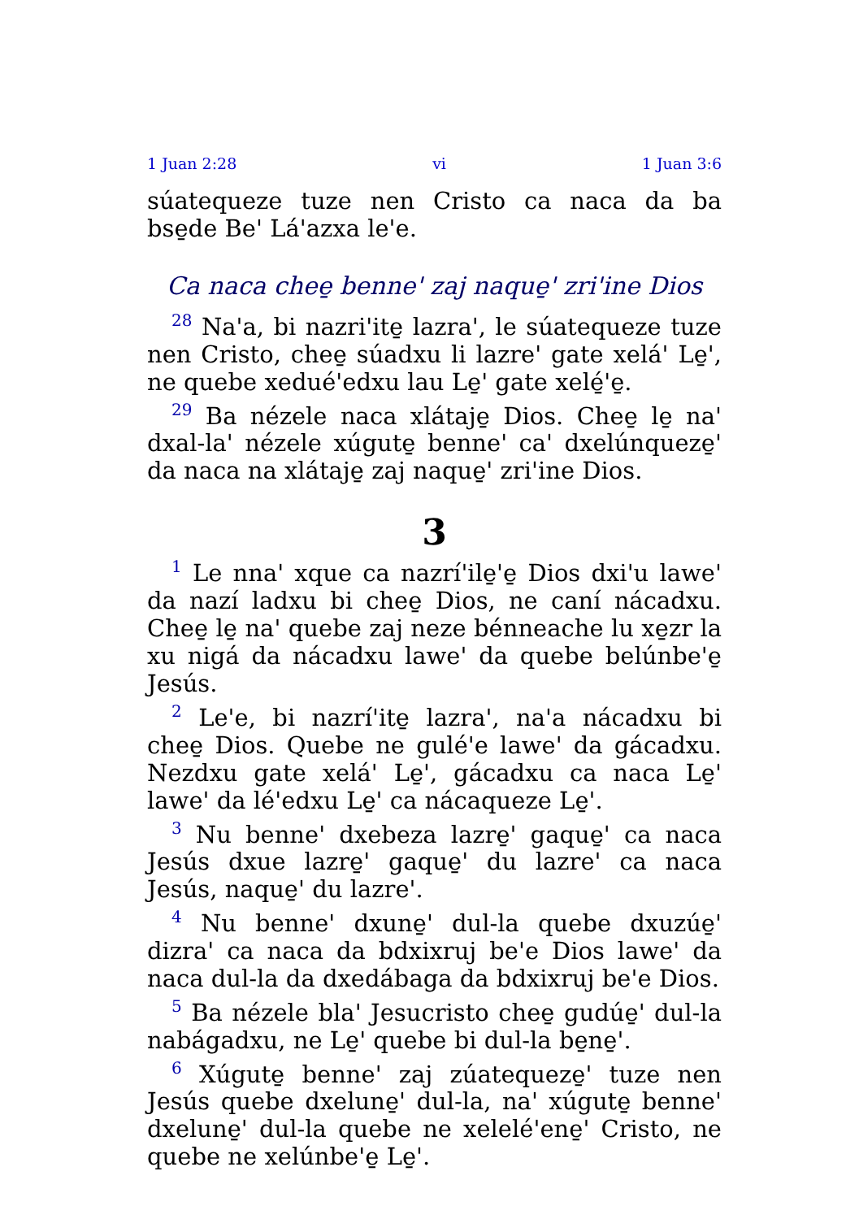1 Juan 2:28 vi 1 Juan 3:6
súatequeze tuze nen Cristo ca naca da ba bse̱de Be' Lá'azxa le'e.
Ca naca chee̱ benne' zaj naque̱' zri'ine Dios
<sup>28</sup> Na'a, bi nazri'ite̱ lazra', le súatequeze tuze nen Cristo, chee̱ súadxu li lazre' gate xelá' Le̱', ne quebe xedué'edxu lau Le̱' gate xelé̱'e̱.
<sup>29</sup> Ba nézele naca xlátaje̱ Dios. Chee̱ le̱ na' dxal-la' nézele xúgute̱ benne' ca' dxelúnqueze̱' da naca na xlátaje̱ zaj naque̱' zri'ine Dios.
3
<sup>1</sup> Le nna' xque ca nazrí'ile̱'e̱ Dios dxi'u lawe' da nazí ladxu bi chee̱ Dios, ne caní nácadxu. Chee̱ le̱ na' quebe zaj neze bénneache lu xe̱zr la xu nigá da nácadxu lawe' da quebe belúnbe'e̱ Jesús.
<sup>2</sup> Le'e, bi nazrí'ite̱ lazra', na'a nácadxu bi chee̱ Dios. Quebe ne gulé'e lawe' da gácadxu. Nezdxu gate xelá' Le̱', gácadxu ca naca Le̱' lawe' da lé'edxu Le̱' ca nácaqueze Le̱'.
<sup>3</sup> Nu benne' dxebeza lazre̱' gaque̱' ca naca Jesús dxue lazre̱' gaque̱' du lazre' ca naca Jesús, naque̱' du lazre'.
<sup>4</sup> Nu benne' dxune̱' dul-la quebe dxuzúe̱' dizra' ca naca da bdxixruj be'e Dios lawe' da naca dul-la da dxedábaga da bdxixruj be'e Dios.
<sup>5</sup> Ba nézele bla' Jesucristo chee̱ gudúe̱' dul-la nabágadxu, ne Le̱' quebe bi dul-la be̱ne̱'.
<sup>6</sup> Xúgute̱ benne' zaj zúatequeze̱' tuze nen Jesús quebe dxelune̱' dul-la, na' xúgute̱ benne' dxelune̱' dul-la quebe ne xelelé'ene̱' Cristo, ne quebe ne xelúnbe'e̱ Le̱'.